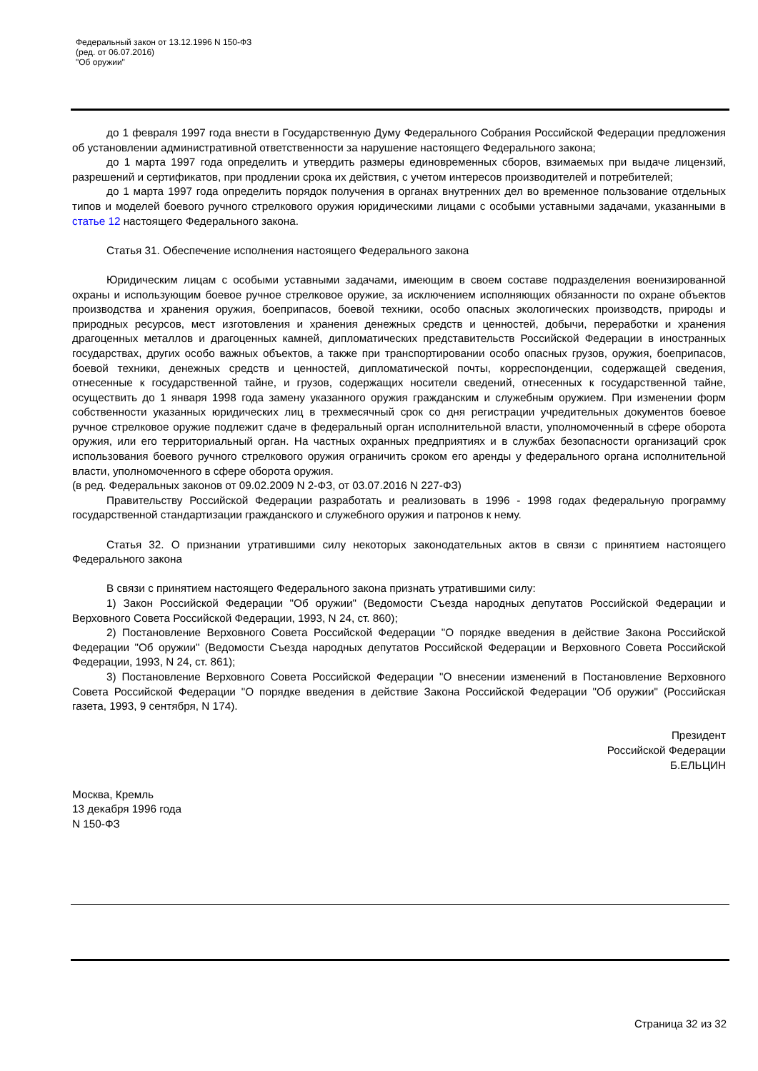Федеральный закон от 13.12.1996 N 150-ФЗ
(ред. от 06.07.2016)
"Об оружии"
до 1 февраля 1997 года внести в Государственную Думу Федерального Собрания Российской Федерации предложения об установлении административной ответственности за нарушение настоящего Федерального закона;
до 1 марта 1997 года определить и утвердить размеры единовременных сборов, взимаемых при выдаче лицензий, разрешений и сертификатов, при продлении срока их действия, с учетом интересов производителей и потребителей;
до 1 марта 1997 года определить порядок получения в органах внутренних дел во временное пользование отдельных типов и моделей боевого ручного стрелкового оружия юридическими лицами с особыми уставными задачами, указанными в статье 12 настоящего Федерального закона.
Статья 31. Обеспечение исполнения настоящего Федерального закона
Юридическим лицам с особыми уставными задачами, имеющим в своем составе подразделения военизированной охраны и использующим боевое ручное стрелковое оружие, за исключением исполняющих обязанности по охране объектов производства и хранения оружия, боеприпасов, боевой техники, особо опасных экологических производств, природы и природных ресурсов, мест изготовления и хранения денежных средств и ценностей, добычи, переработки и хранения драгоценных металлов и драгоценных камней, дипломатических представительств Российской Федерации в иностранных государствах, других особо важных объектов, а также при транспортировании особо опасных грузов, оружия, боеприпасов, боевой техники, денежных средств и ценностей, дипломатической почты, корреспонденции, содержащей сведения, отнесенные к государственной тайне, и грузов, содержащих носители сведений, отнесенных к государственной тайне, осуществить до 1 января 1998 года замену указанного оружия гражданским и служебным оружием. При изменении форм собственности указанных юридических лиц в трехмесячный срок со дня регистрации учредительных документов боевое ручное стрелковое оружие подлежит сдаче в федеральный орган исполнительной власти, уполномоченный в сфере оборота оружия, или его территориальный орган. На частных охранных предприятиях и в службах безопасности организаций срок использования боевого ручного стрелкового оружия ограничить сроком его аренды у федерального органа исполнительной власти, уполномоченного в сфере оборота оружия.
(в ред. Федеральных законов от 09.02.2009 N 2-ФЗ, от 03.07.2016 N 227-ФЗ)
Правительству Российской Федерации разработать и реализовать в 1996 - 1998 годах федеральную программу государственной стандартизации гражданского и служебного оружия и патронов к нему.
Статья 32. О признании утратившими силу некоторых законодательных актов в связи с принятием настоящего Федерального закона
В связи с принятием настоящего Федерального закона признать утратившими силу:
1) Закон Российской Федерации "Об оружии" (Ведомости Съезда народных депутатов Российской Федерации и Верховного Совета Российской Федерации, 1993, N 24, ст. 860);
2) Постановление Верховного Совета Российской Федерации "О порядке введения в действие Закона Российской Федерации "Об оружии" (Ведомости Съезда народных депутатов Российской Федерации и Верховного Совета Российской Федерации, 1993, N 24, ст. 861);
3) Постановление Верховного Совета Российской Федерации "О внесении изменений в Постановление Верховного Совета Российской Федерации "О порядке введения в действие Закона Российской Федерации "Об оружии" (Российская газета, 1993, 9 сентября, N 174).
Президент
Российской Федерации
Б.ЕЛЬЦИН
Москва, Кремль
13 декабря 1996 года
N 150-ФЗ
Страница 32 из 32